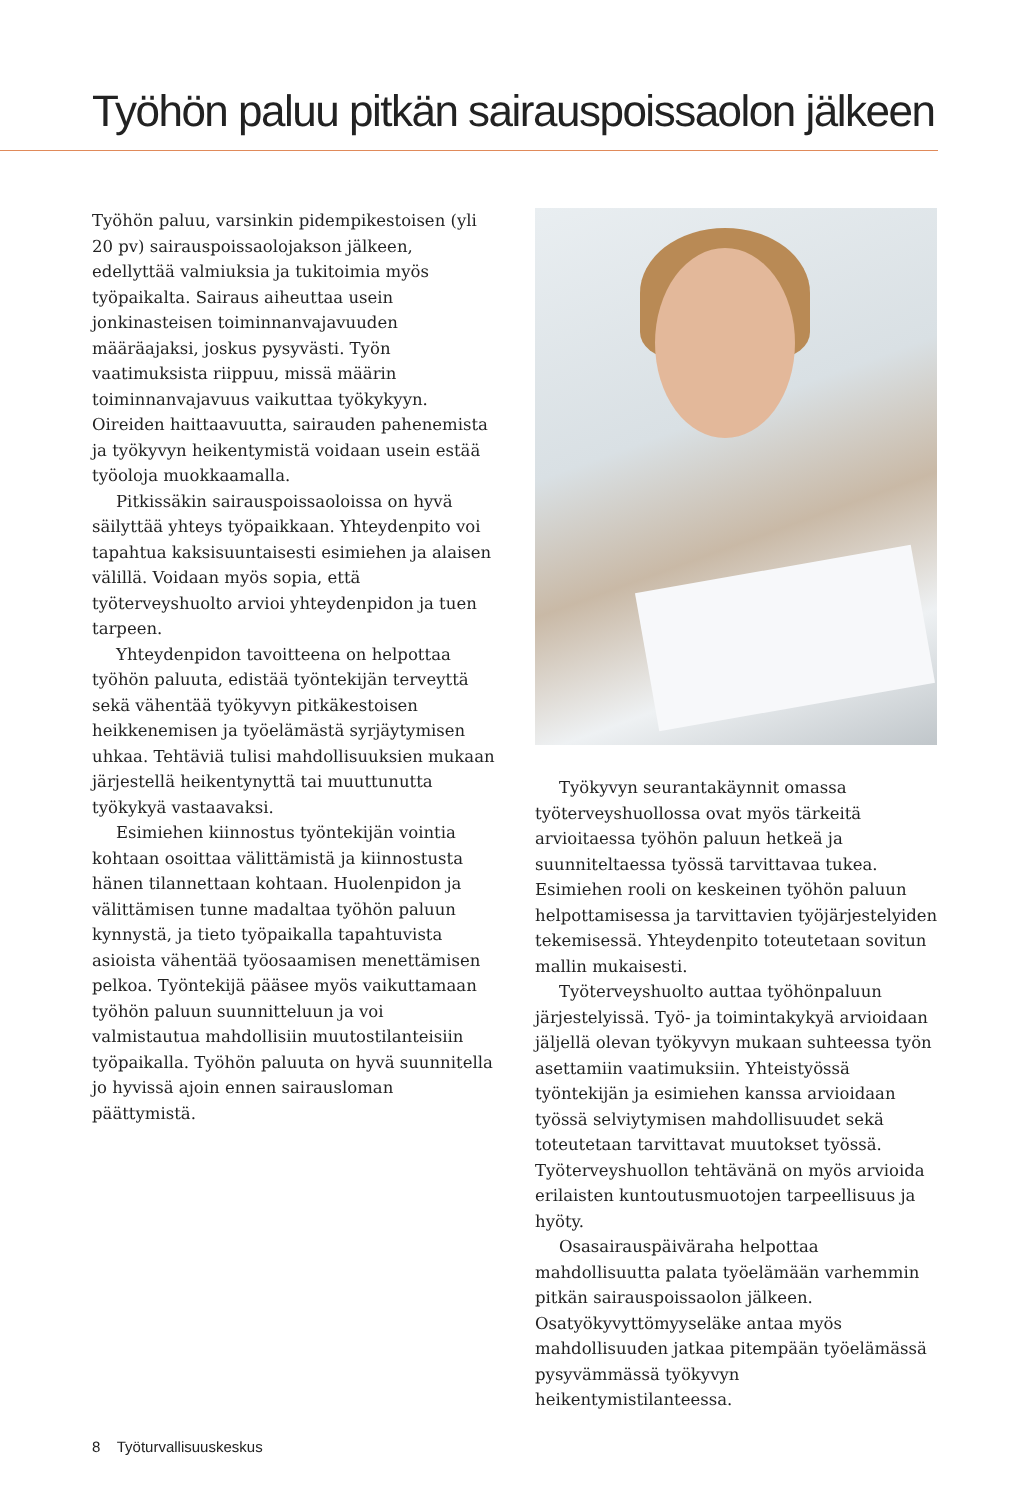Työhön paluu pitkän sairauspoissaolon jälkeen
Työhön paluu, varsinkin pidempikestoisen (yli 20 pv) sairauspoissaolojakson jälkeen, edellyttää valmiuksia ja tukitoimia myös työpaikalta. Sairaus aiheuttaa usein jonkinasteisen toiminnanvajavuuden määräajaksi, joskus pysyvästi. Työn vaatimuksista riippuu, missä määrin toiminnanvajavuus vaikuttaa työkykyyn. Oireiden haittaavuutta, sairauden pahenemista ja työkyvyn heikentymistä voidaan usein estää työoloja muokkaamalla.
Pitkissäkin sairauspoissaoloissa on hyvä säilyttää yhteys työpaikkaan. Yhteydenpito voi tapahtua kaksisuuntaisesti esimiehen ja alaisen välillä. Voidaan myös sopia, että työterveyshuolto arvioi yhteydenpidon ja tuen tarpeen.
Yhteydenpidon tavoitteena on helpottaa työhön paluuta, edistää työntekijän terveyttä sekä vähentää työkyvyn pitkäkestoisen heikkenemisen ja työelämästä syrjäytymisen uhkaa. Tehtäviä tulisi mahdollisuuksien mukaan järjestellä heikentynyttä tai muuttunutta työkykyä vastaavaksi.
Esimiehen kiinnostus työntekijän vointia kohtaan osoittaa välittämistä ja kiinnostusta hänen tilannettaan kohtaan. Huolenpidon ja välittämisen tunne madaltaa työhön paluun kynnystä, ja tieto työpaikalla tapahtuvista asioista vähentää työosaamisen menettämisen pelkoa. Työntekijä pääsee myös vaikuttamaan työhön paluun suunnitteluun ja voi valmistautua mahdollisiin muutostilanteisiin työpaikalla. Työhön paluuta on hyvä suunnitella jo hyvissä ajoin ennen sairausloman päättymistä.
Työkyvyn seurantakäynnit omassa työterveyshuollossa ovat myös tärkeitä arvioitaessa työhön paluun hetkeä ja suunniteltaessa työssä tarvittavaa tukea. Esimiehen rooli on keskeinen työhön paluun helpottamisessa ja tarvittavien työjärjestelyiden tekemisessä. Yhteydenpito toteutetaan sovitun mallin mukaisesti.
Työterveyshuolto auttaa työhönpaluun järjestelyissä. Työ- ja toimintakykyä arvioidaan jäljellä olevan työkyvyn mukaan suhteessa työn asettamiin vaatimuksiin. Yhteistyössä työntekijän ja esimiehen kanssa arvioidaan työssä selviytymisen mahdollisuudet sekä toteutetaan tarvittavat muutokset työssä. Työterveyshuollon tehtävänä on myös arvioida erilaisten kuntoutusmuotojen tarpeellisuus ja hyöty.
Osasairauspäiväraha helpottaa mahdollisuutta palata työelämään varhemmin pitkän sairauspoissaolon jälkeen. Osatyökyvyttömyyseläke antaa myös mahdollisuuden jatkaa pitempään työelämässä pysyvämmässä työkyvyn heikentymistilanteessa.
8 Työturvallisuuskeskus